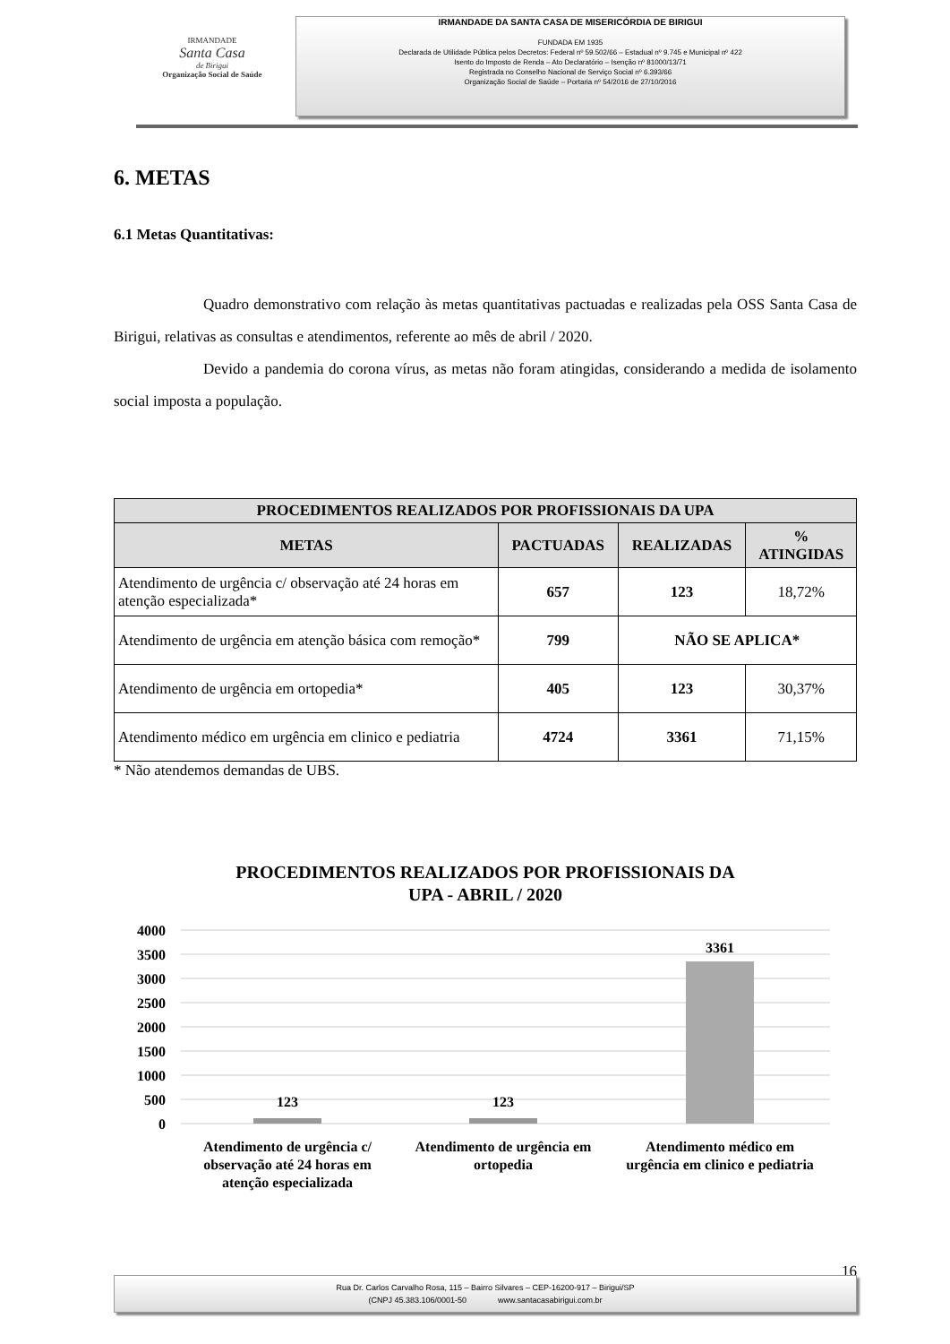IRMANDADE
Santa Casa
de Birigui
Organização Social de Saúde
IRMANDADE DA SANTA CASA DE MISERICÓRDIA DE BIRIGUI
FUNDADA EM 1935
Declarada de Utilidade Pública pelos Decretos: Federal nº 59.502/66 – Estadual nº 9.745 e Municipal nº 422
Isento do Imposto de Renda – Ato Declaratório – Isenção nº 81000/13/71
Registrada no Conselho Nacional de Serviço Social nº 6.393/66
Organização Social de Saúde – Portaria nº 54/2016 de 27/10/2016
6. METAS
6.1 Metas Quantitativas:
Quadro demonstrativo com relação às metas quantitativas pactuadas e realizadas pela OSS Santa Casa de Birigui, relativas as consultas e atendimentos, referente ao mês de abril / 2020.
Devido a pandemia do corona vírus, as metas não foram atingidas, considerando a medida de isolamento social imposta a população.
| PROCEDIMENTOS REALIZADOS POR PROFISSIONAIS DA UPA | | | |
| --- | --- | --- | --- |
| METAS | PACTUADAS | REALIZADAS | % ATINGIDAS |
| Atendimento de urgência c/ observação até 24 horas em atenção especializada* | 657 | 123 | 18,72% |
| Atendimento de urgência em atenção básica com remoção* | 799 | NÃO SE APLICA* | |
| Atendimento de urgência em ortopedia* | 405 | 123 | 30,37% |
| Atendimento médico em urgência em clinico e pediatria | 4724 | 3361 | 71,15% |
* Não atendemos demandas de UBS.
PROCEDIMENTOS REALIZADOS POR PROFISSIONAIS DA
UPA - ABRIL / 2020
4000
3500
3000
2500
2000
1500
1000
500
0
123
123
3361
Atendimento de urgência c/
observação até 24 horas em
atenção especializada
Atendimento de urgência em
ortopedia
Atendimento médico em
urgência em clinico e pediatria
16
Rua Dr. Carlos Carvalho Rosa, 115 – Bairro Silvares – CEP-16200-917 – Birigui/SP
(CNPJ 45.383.106/0001-50 www.santacasabirigui.com.br